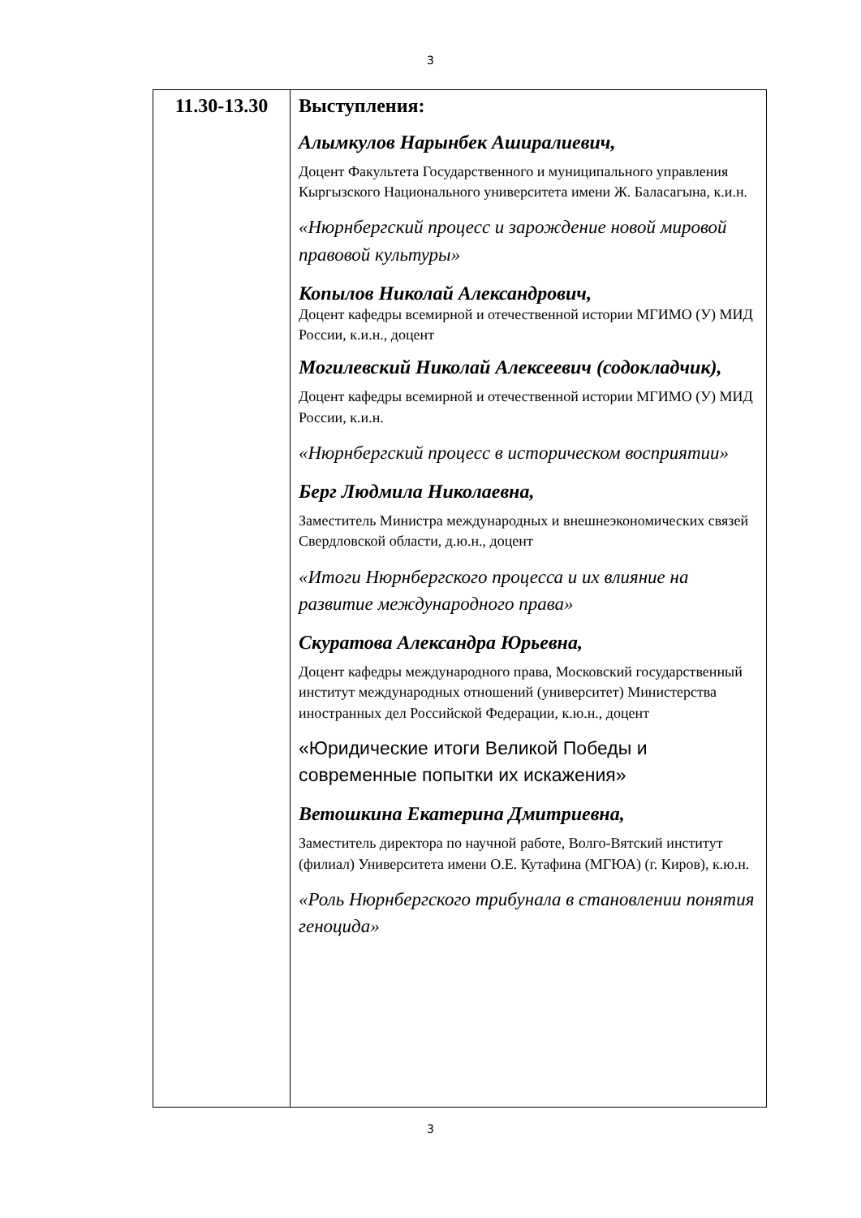3
| 11.30-13.30 | Выступления: Алымкулов Нарынбек Аширалиевич, Доцент Факультета Государственного и муниципального управления Кыргызского Национального университета имени Ж. Баласагына, к.и.н. «Нюрнбергский процесс и зарождение новой мировой правовой культуры» Копылов Николай Александрович, Доцент кафедры всемирной и отечественной истории МГИМО (У) МИД России, к.и.н., доцент Могилевский Николай Алексеевич (содокладчик), Доцент кафедры всемирной и отечественной истории МГИМО (У) МИД России, к.и.н. «Нюрнбергский процесс в историческом восприятии» Берг Людмила Николаевна, Заместитель Министра международных и внешнеэкономических связей Свердловской области, д.ю.н., доцент «Итоги Нюрнбергского процесса и их влияние на развитие международного права» Скуратова Александра Юрьевна, Доцент кафедры международного права, Московский государственный институт международных отношений (университет) Министерства иностранных дел Российской Федерации, к.ю.н., доцент «Юридические итоги Великой Победы и современные попытки их искажения» Ветошкина Екатерина Дмитриевна, Заместитель директора по научной работе, Волго-Вятский институт (филиал) Университета имени О.Е. Кутафина (МГЮА) (г. Киров), к.ю.н. «Роль Нюрнбергского трибунала в становлении понятия геноцида» |
3